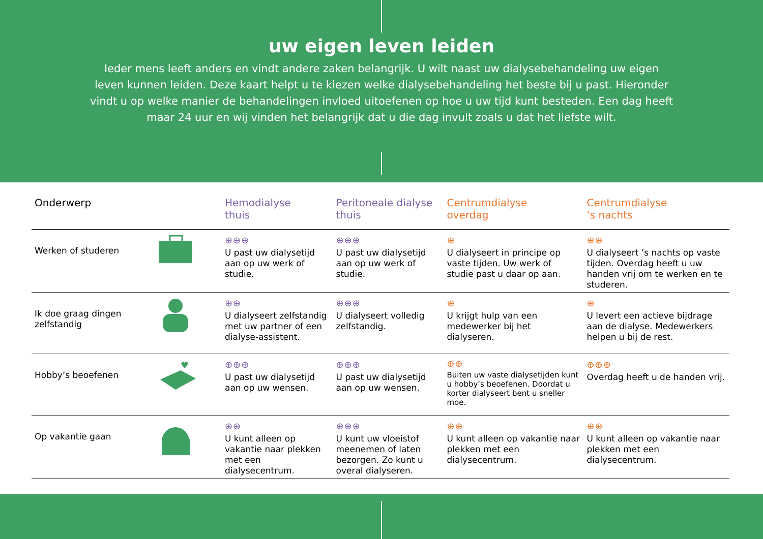uw eigen leven leiden
Ieder mens leeft anders en vindt andere zaken belangrijk. U wilt naast uw dialysebehandeling uw eigen leven kunnen leiden. Deze kaart helpt u te kiezen welke dialysebehandeling het beste bij u past. Hieronder vindt u op welke manier de behandelingen invloed uitoefenen op hoe u uw tijd kunt besteden. Een dag heeft maar 24 uur en wij vinden het belangrijk dat u die dag invult zoals u dat het liefste wilt.
| Onderwerp | | Hemodialyse thuis | Peritoneale dialyse thuis | Centrumdialyse overdag | Centrumdialyse ‘s nachts |
| --- | --- | --- | --- | --- | --- |
| Werken of studeren | | ⊕⊕⊕ U past uw dialysetijd aan op uw werk of studie. | ⊕⊕⊕ U past uw dialysetijd aan op uw werk of studie. | ⊕ U dialyseert in principe op vaste tijden. Uw werk of studie past u daar op aan. | ⊕⊕ U dialyseert ’s nachts op vaste tijden. Overdag heeft u uw handen vrij om te werken en te studeren. |
| Ik doe graag dingen zelfstandig | | ⊕⊕ U dialyseert zelfstandig met uw partner of een dialyse-assistent. | ⊕⊕⊕ U dialyseert volledig zelfstandig. | ⊕ U krijgt hulp van een medewerker bij het dialyseren. | ⊕ U levert een actieve bijdrage aan de dialyse. Medewerkers helpen u bij de rest. |
| Hobby’s beoefenen | ♥ | ⊕⊕⊕ U past uw dialysetijd aan op uw wensen. | ⊕⊕⊕ U past uw dialysetijd aan op uw wensen. | ⊕⊕ Buiten uw vaste dialysetijden kunt u hobby’s beoefenen. Doordat u korter dialyseert bent u sneller moe. | ⊕⊕⊕ Overdag heeft u de handen vrij. |
| Op vakantie gaan | | ⊕⊕ U kunt alleen op vakantie naar plekken met een dialysecentrum. | ⊕⊕⊕ U kunt uw vloeistof meenemen of laten bezorgen. Zo kunt u overal dialyseren. | ⊕⊕ U kunt alleen op vakantie naar plekken met een dialysecentrum. | ⊕⊕ U kunt alleen op vakantie naar plekken met een dialysecentrum. |